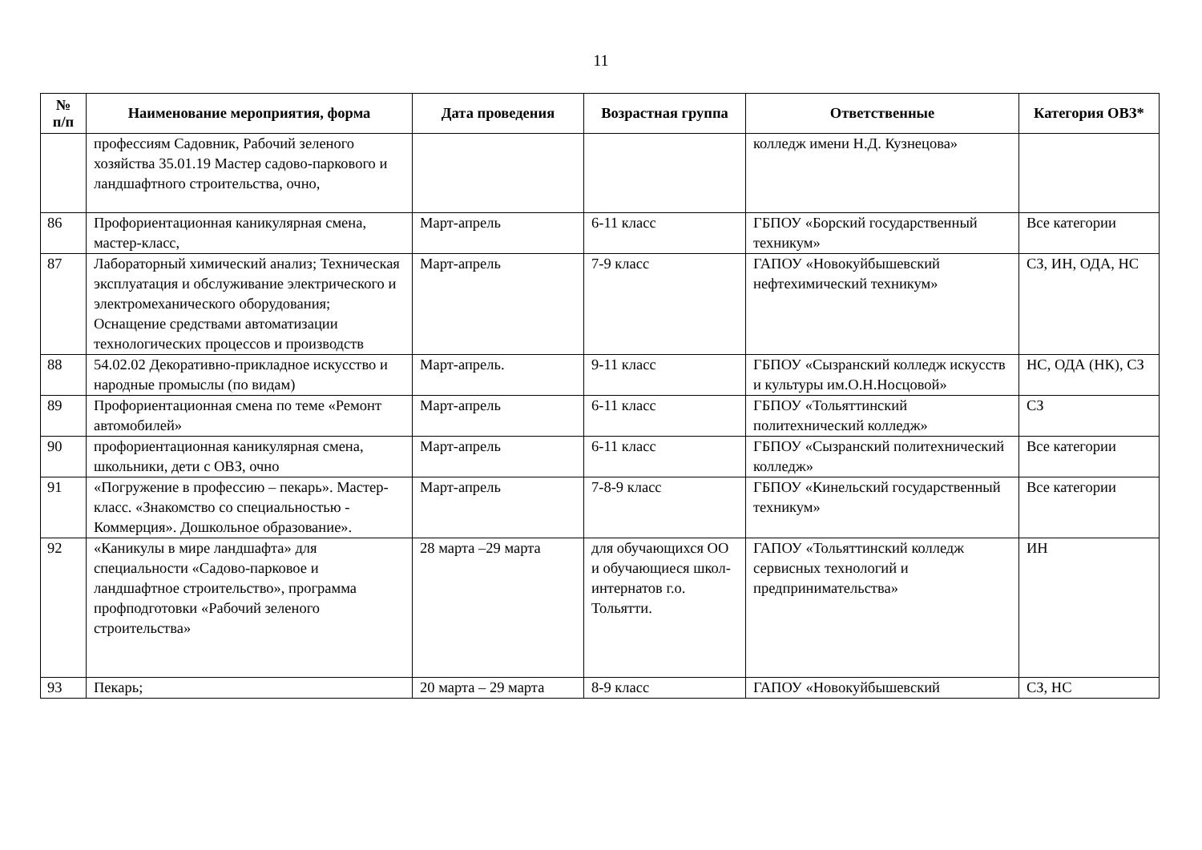11
| № п/п | Наименование мероприятия, форма | Дата проведения | Возрастная группа | Ответственные | Категория ОВЗ* |
| --- | --- | --- | --- | --- | --- |
| | профессиям Садовник, Рабочий зеленого хозяйства 35.01.19 Мастер садово-паркового и ландшафтного строительства, очно, | | | колледж имени Н.Д. Кузнецова» | |
| 86 | Профориентационная каникулярная смена, мастер-класс, | Март-апрель | 6-11 класс | ГБПОУ «Борский государственный техникум» | Все категории |
| 87 | Лабораторный химический анализ; Техническая эксплуатация и обслуживание электрического и электромеханического оборудования; Оснащение средствами автоматизации технологических процессов и производств | Март-апрель | 7-9 класс | ГАПОУ «Новокуйбышевский нефтехимический техникум» | СЗ, ИН, ОДА, НС |
| 88 | 54.02.02 Декоративно-прикладное искусство и народные промыслы (по видам) | Март-апрель. | 9-11 класс | ГБПОУ «Сызранский колледж искусств и культуры им.О.Н.Носцовой» | НС, ОДА (НК), СЗ |
| 89 | Профориентационная смена по теме «Ремонт автомобилей» | Март-апрель | 6-11 класс | ГБПОУ «Тольяттинский политехнический колледж» | СЗ |
| 90 | профориентационная каникулярная смена, школьники, дети с ОВЗ, очно | Март-апрель | 6-11 класс | ГБПОУ «Сызранский политехнический колледж» | Все категории |
| 91 | «Погружение в профессию – пекарь». Мастер-класс. «Знакомство со специальностью - Коммерция». Дошкольное образование». | Март-апрель | 7-8-9 класс | ГБПОУ «Кинельский государственный техникум» | Все категории |
| 92 | «Каникулы в мире ландшафта» для специальности «Садово-парковое и ландшафтное строительство», программа профподготовки «Рабочий зеленого строительства» | 28 марта –29 марта | для обучающихся ОО и обучающиеся школ-интернатов г.о. Тольятти. | ГАПОУ «Тольяттинский колледж сервисных технологий и предпринимательства» | ИН |
| 93 | Пекарь; | 20 марта – 29 марта | 8-9 класс | ГАПОУ «Новокуйбышевский | СЗ, НС |